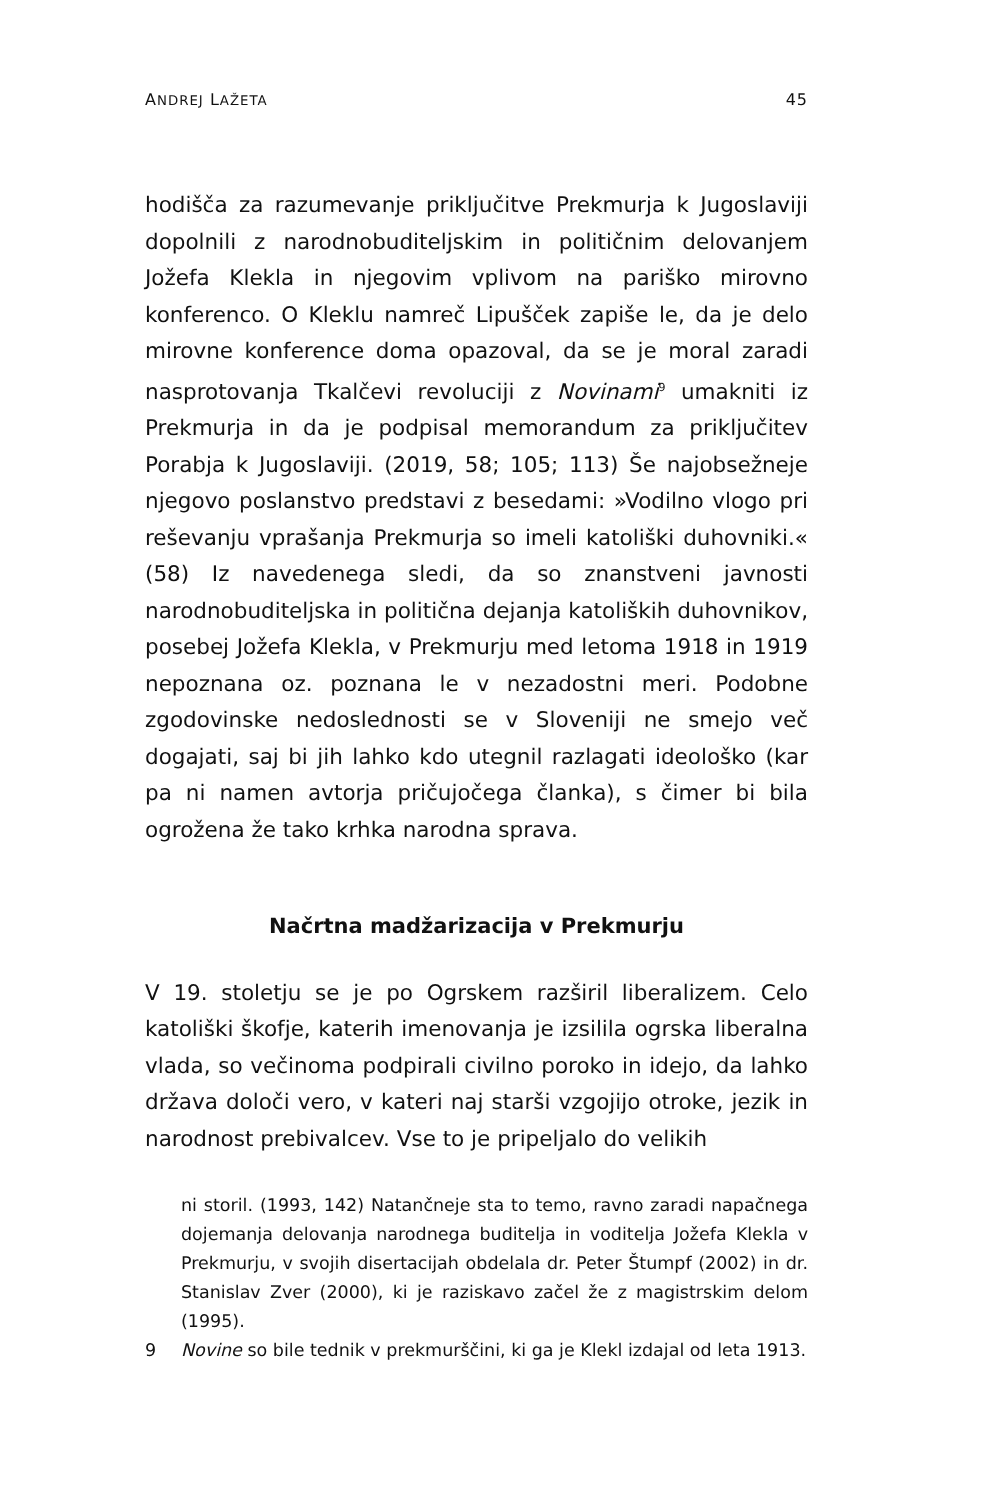ANDREJ LAŽETA 45
hodišča za razumevanje priključitve Prekmurja k Jugoslaviji dopolnili z narodnobuditeljskim in političnim delovanjem Jožefa Klekla in njegovim vplivom na pariško mirovno konferenco. O Kleklu namreč Lipušček zapiše le, da je delo mirovne konference doma opazoval, da se je moral zaradi nasprotovanja Tkalčevi revoluciji z Novinami<sup>9</sup> umakniti iz Prekmurja in da je podpisal memorandum za priključitev Porabja k Jugoslaviji. (2019, 58; 105; 113) Še najobsežneje njegovo poslanstvo predstavi z besedami: »Vodilno vlogo pri reševanju vprašanja Prekmurja so imeli katoliški duhovniki.« (58) Iz navedenega sledi, da so znanstveni javnosti narodnobuditeljska in politična dejanja katoliških duhovnikov, posebej Jožefa Klekla, v Prekmurju med letoma 1918 in 1919 nepoznana oz. poznana le v nezadostni meri. Podobne zgodovinske nedoslednosti se v Sloveniji ne smejo več dogajati, saj bi jih lahko kdo utegnil razlagati ideološko (kar pa ni namen avtorja pričujočega članka), s čimer bi bila ogrožena že tako krhka narodna sprava.
Načrtna madžarizacija v Prekmurju
V 19. stoletju se je po Ogrskem razširil liberalizem. Celo katoliški škofje, katerih imenovanja je izsilila ogrska liberalna vlada, so večinoma podpirali civilno poroko in idejo, da lahko država določi vero, v kateri naj starši vzgojijo otroke, jezik in narodnost prebivalcev. Vse to je pripeljalo do velikih
ni storil. (1993, 142) Natančneje sta to temo, ravno zaradi napačnega dojemanja delovanja narodnega buditelja in voditelja Jožefa Klekla v Prekmurju, v svojih disertacijah obdelala dr. Peter Štumpf (2002) in dr. Stanislav Zver (2000), ki je raziskavo začel že z magistrskim delom (1995).
9 Novine so bile tednik v prekmurščini, ki ga je Klekl izdajal od leta 1913.